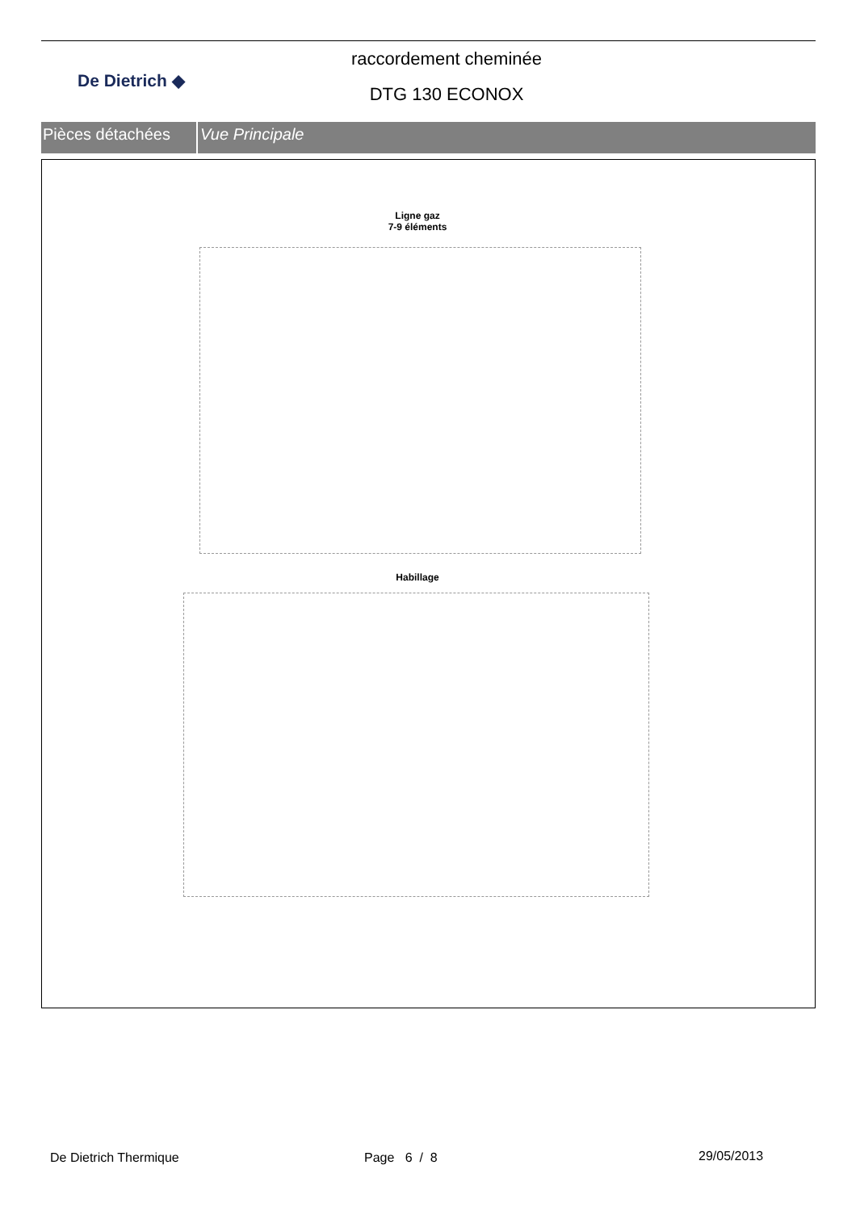De Dietrich ◆
raccordement cheminée
DTG 130 ECONOX
Pièces détachées Vue Principale
Ligne gaz
7-9 éléments
Habillage
De Dietrich Thermique Page 6 / 8 29/05/2013